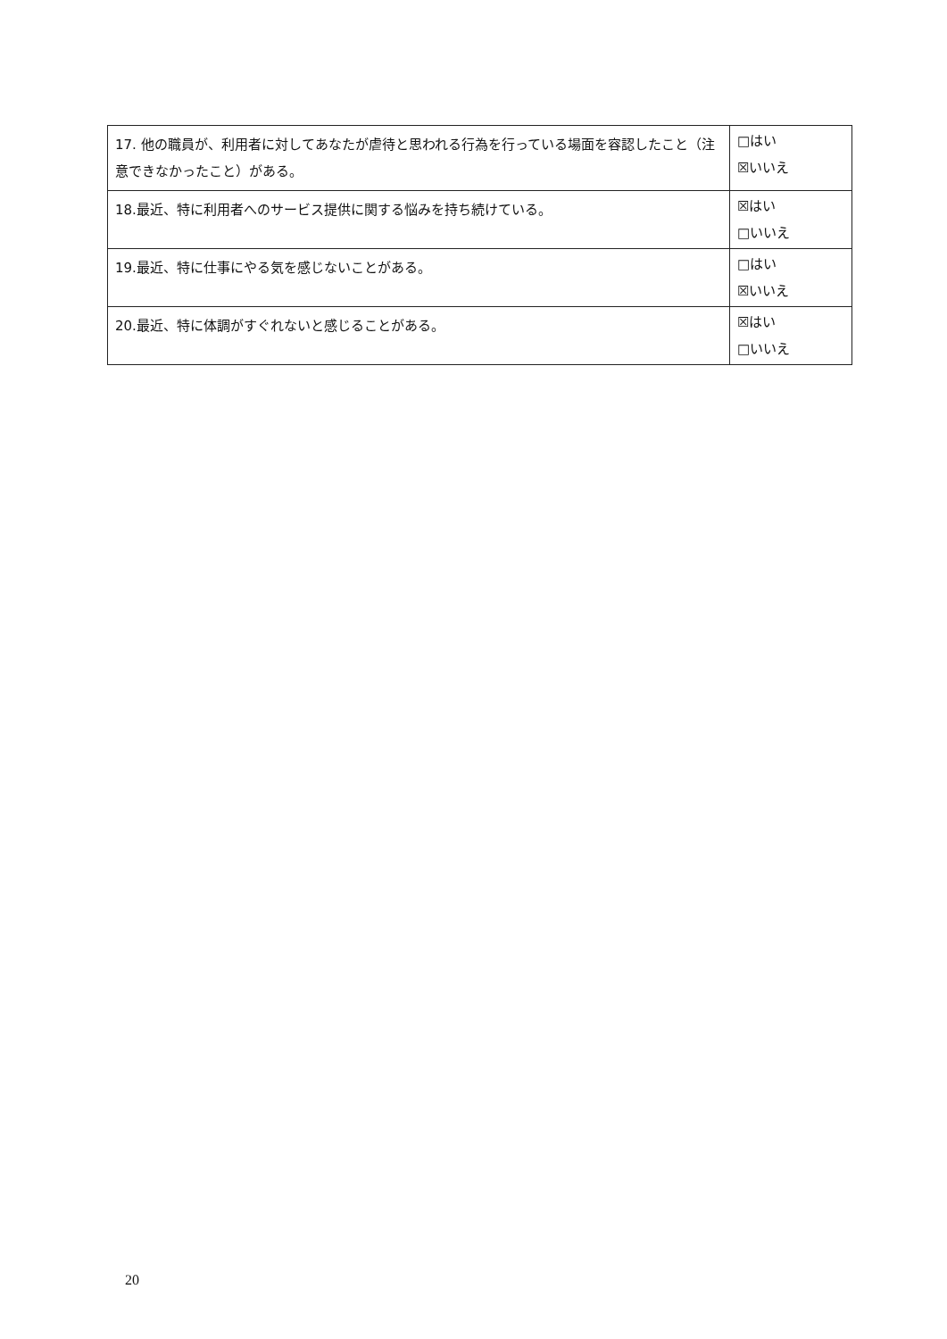| 17. 他の職員が、利用者に対してあなたが虐待と思われる行為を行っている場面を容認したこと（注意できなかったこと）がある。 | □はい ☒いいえ |
| 18.最近、特に利用者へのサービス提供に関する悩みを持ち続けている。 | ☒はい □いいえ |
| 19.最近、特に仕事にやる気を感じないことがある。 | □はい ☒いいえ |
| 20.最近、特に体調がすぐれないと感じることがある。 | ☒はい □いいえ |
20